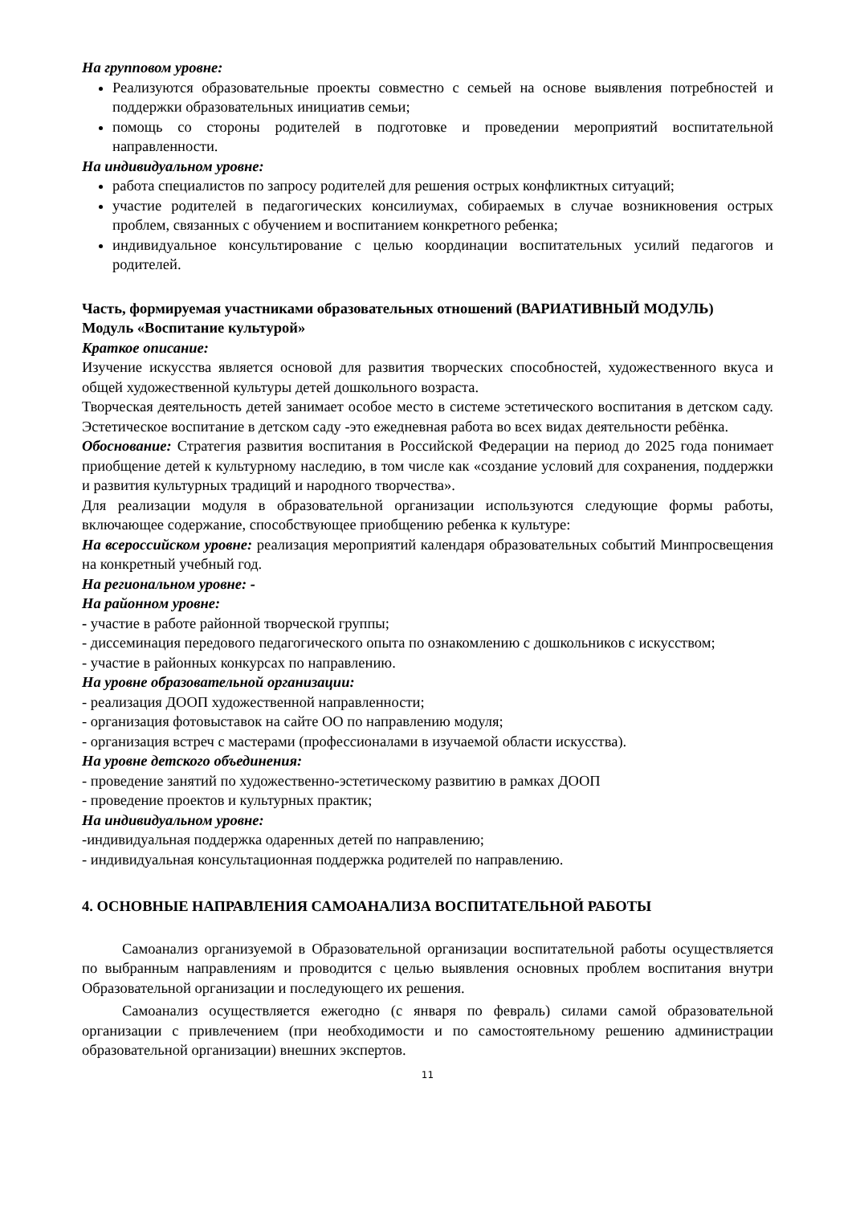На групповом уровне:
Реализуются образовательные проекты совместно с семьей на основе выявления потребностей и поддержки образовательных инициатив семьи;
помощь со стороны родителей в подготовке и проведении мероприятий воспитательной направленности.
На индивидуальном уровне:
работа специалистов по запросу родителей для решения острых конфликтных ситуаций;
участие родителей в педагогических консилиумах, собираемых в случае возникновения острых проблем, связанных с обучением и воспитанием конкретного ребенка;
индивидуальное консультирование с целью координации воспитательных усилий педагогов и родителей.
Часть, формируемая участниками образовательных отношений (ВАРИАТИВНЫЙ МОДУЛЬ)
Модуль «Воспитание культурой»
Краткое описание:
Изучение искусства является основой для развития творческих способностей, художественного вкуса и общей художественной культуры детей дошкольного возраста.
Творческая деятельность детей занимает особое место в системе эстетического воспитания в детском саду. Эстетическое воспитание в детском саду -это ежедневная работа во всех видах деятельности ребёнка.
Обоснование: Стратегия развития воспитания в Российской Федерации на период до 2025 года понимает приобщение детей к культурному наследию, в том числе как «создание условий для сохранения, поддержки и развития культурных традиций и народного творчества».
Для реализации модуля в образовательной организации используются следующие формы работы, включающее содержание, способствующее приобщению ребенка к культуре:
На всероссийском уровне: реализация мероприятий календаря образовательных событий Минпросвещения на конкретный учебный год.
На региональном уровне: -
На районном уровне:
- участие в работе районной творческой группы;
- диссеминация передового педагогического опыта по ознакомлению с дошкольников с искусством;
- участие в районных конкурсах по направлению.
На уровне образовательной организации:
- реализация ДООП художественной направленности;
- организация фотовыставок на сайте ОО по направлению модуля;
- организация встреч с мастерами (профессионалами в изучаемой области искусства).
На уровне детского объединения:
- проведение занятий по художественно-эстетическому развитию в рамках ДООП
- проведение проектов и культурных практик;
На индивидуальном уровне:
-индивидуальная поддержка одаренных детей по направлению;
- индивидуальная консультационная поддержка родителей по направлению.
4. ОСНОВНЫЕ НАПРАВЛЕНИЯ САМОАНАЛИЗА ВОСПИТАТЕЛЬНОЙ РАБОТЫ
Самоанализ организуемой в Образовательной организации воспитательной работы осуществляется по выбранным направлениям и проводится с целью выявления основных проблем воспитания внутри Образовательной организации и последующего их решения.
Самоанализ осуществляется ежегодно (с января по февраль) силами самой образовательной организации с привлечением (при необходимости и по самостоятельному решению администрации образовательной организации) внешних экспертов.
11